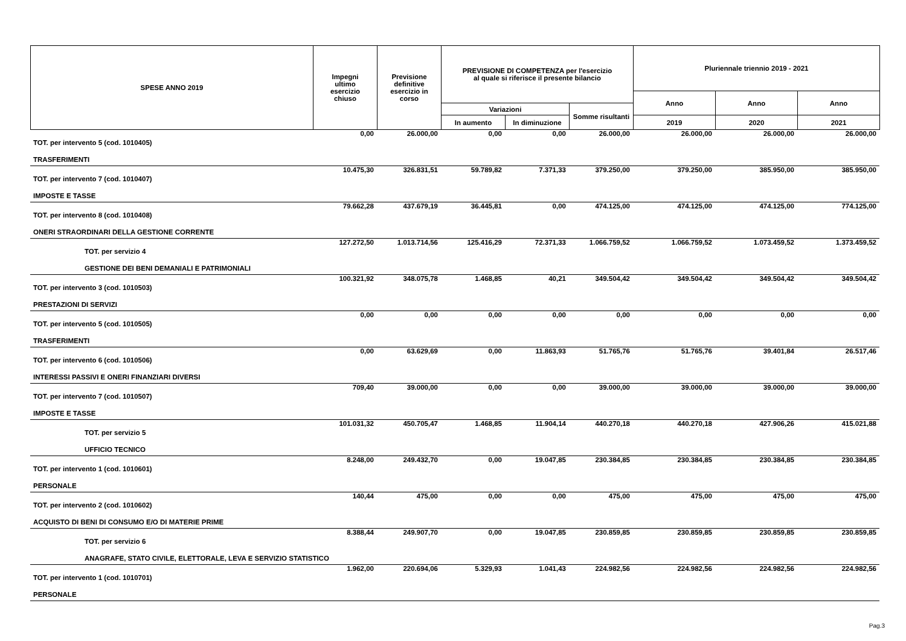| SPESE ANNO 2019 | Impegni ultimo esercizio chiuso | Previsione definitive esercizio in corso | PREVISIONE DI COMPETENZA per l'esercizio al quale si riferisce il presente bilancio | | | Pluriennale triennio 2019 - 2021 | | |
| --- | --- | --- | --- | --- | --- | --- | --- | --- |
| | | | | | | Anno | Anno | Anno |
| | | | Variazioni | | Somme risultanti | | | |
| | | | In aumento | In diminuzione | | 2019 | 2020 | 2021 |
| TOT. per intervento 5 (cod. 1010405) | 0,00 | 26.000,00 | 0,00 | 0,00 | 26.000,00 | 26.000,00 | 26.000,00 | 26.000,00 |
| TRASFERIMENTI | | | | | | | | |
| TOT. per intervento 7 (cod. 1010407) | 10.475,30 | 326.831,51 | 59.789,82 | 7.371,33 | 379.250,00 | 379.250,00 | 385.950,00 | 385.950,00 |
| IMPOSTE E TASSE | | | | | | | | |
| TOT. per intervento 8 (cod. 1010408) | 79.662,28 | 437.679,19 | 36.445,81 | 0,00 | 474.125,00 | 474.125,00 | 474.125,00 | 774.125,00 |
| ONERI STRAORDINARI DELLA GESTIONE CORRENTE | | | | | | | | |
| TOT. per servizio 4 | 127.272,50 | 1.013.714,56 | 125.416,29 | 72.371,33 | 1.066.759,52 | 1.066.759,52 | 1.073.459,52 | 1.373.459,52 |
| GESTIONE DEI BENI DEMANIALI E PATRIMONIALI | | | | | | | | |
| TOT. per intervento 3 (cod. 1010503) | 100.321,92 | 348.075,78 | 1.468,85 | 40,21 | 349.504,42 | 349.504,42 | 349.504,42 | 349.504,42 |
| PRESTAZIONI DI SERVIZI | | | | | | | | |
| TOT. per intervento 5 (cod. 1010505) | 0,00 | 0,00 | 0,00 | 0,00 | 0,00 | 0,00 | 0,00 | 0,00 |
| TRASFERIMENTI | | | | | | | | |
| TOT. per intervento 6 (cod. 1010506) | 0,00 | 63.629,69 | 0,00 | 11.863,93 | 51.765,76 | 51.765,76 | 39.401,84 | 26.517,46 |
| INTERESSI PASSIVI E ONERI FINANZIARI DIVERSI | | | | | | | | |
| TOT. per intervento 7 (cod. 1010507) | 709,40 | 39.000,00 | 0,00 | 0,00 | 39.000,00 | 39.000,00 | 39.000,00 | 39.000,00 |
| IMPOSTE E TASSE | | | | | | | | |
| TOT. per servizio 5 | 101.031,32 | 450.705,47 | 1.468,85 | 11.904,14 | 440.270,18 | 440.270,18 | 427.906,26 | 415.021,88 |
| UFFICIO TECNICO | | | | | | | | |
| TOT. per intervento 1 (cod. 1010601) | 8.248,00 | 249.432,70 | 0,00 | 19.047,85 | 230.384,85 | 230.384,85 | 230.384,85 | 230.384,85 |
| PERSONALE | | | | | | | | |
| TOT. per intervento 2 (cod. 1010602) | 140,44 | 475,00 | 0,00 | 0,00 | 475,00 | 475,00 | 475,00 | 475,00 |
| ACQUISTO DI BENI DI CONSUMO E/O DI MATERIE PRIME | | | | | | | | |
| TOT. per servizio 6 | 8.388,44 | 249.907,70 | 0,00 | 19.047,85 | 230.859,85 | 230.859,85 | 230.859,85 | 230.859,85 |
| ANAGRAFE, STATO CIVILE, ELETTORALE, LEVA E SERVIZIO STATISTICO | | | | | | | | |
| TOT. per intervento 1 (cod. 1010701) | 1.962,00 | 220.694,06 | 5.329,93 | 1.041,43 | 224.982,56 | 224.982,56 | 224.982,56 | 224.982,56 |
| PERSONALE | | | | | | | | |
Pag.3